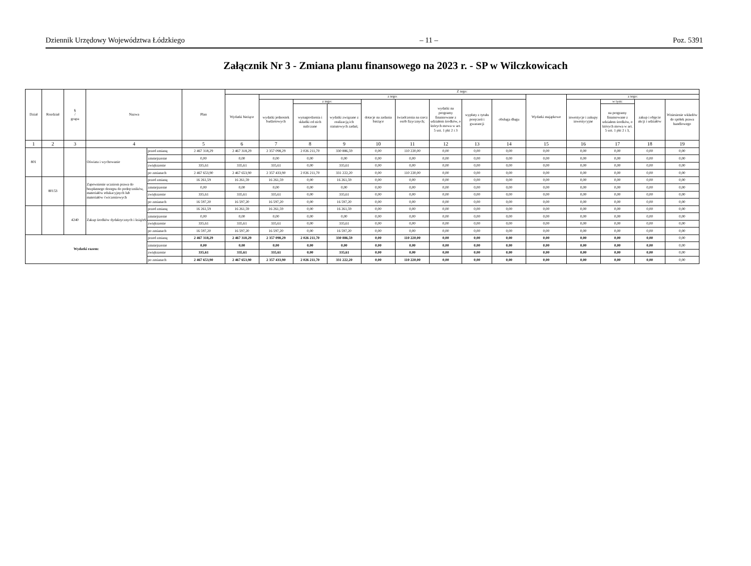Dziennik Urzędowy Województwa Łódzkiego – 11 – Poz. 5391
Załącznik Nr 3 - Zmiana planu finansowego na 2023 r. - SP w Wilczkowicach
| Dział | Rozdział | § / grupa | Nazwa | | Plan | Z tego: | | | | | | | | | | | | | |
| --- | --- | --- | --- | --- | --- | --- | --- | --- | --- | --- | --- | --- | --- | --- | --- | --- | --- | --- | --- |
| | | | | | | Wydatki bieżące | z tego: | | | | | | | | Wydatki majątkowe | z tego: | | | |
| | | | | | | | wydatki jednostek budżetowych | z tego: | | dotacje na zadania bieżące | świadczenia na rzecz osób fizycznych; | wydatki na programy finansowane z udziałem środków, o których mowa w art. 5 ust. 1 pkt 2 i 3 | wypłaty z tytułu poręczeń i gwarancji | obsługa długu | | inwestycje i zakupy inwestycyjne | w tym: | zakup i objęcie akcji i udziałów | Wniesienie wkładów do spółek prawa handlowego |
| | | | | | | | | wynagrodzenia i składki od nich naliczane | wydatki związane z realizacją ich statutowych zadań; | | | | | | | | na programy finansowane z udziałem środków, o których mowa w art. 5 ust. 1 pkt 2 i 3, | | |
| 1 | 2 | 3 | 4 | | 5 | 6 | 7 | 8 | 9 | 10 | 11 | 12 | 13 | 14 | 15 | 16 | 17 | 18 | 19 |
| 801 | | | Oświata i wychowanie | przed zmianą | 2 467 318,29 | 2 467 318,29 | 2 357 098,29 | 2 026 211,70 | 330 886,59 | 0,00 | 110 220,00 | 0,00 | 0,00 | 0,00 | 0,00 | 0,00 | 0,00 | 0,00 | 0,00 |
| | | | | zmniejszenie | 0,00 | 0,00 | 0,00 | 0,00 | 0,00 | 0,00 | 0,00 | 0,00 | 0,00 | 0,00 | 0,00 | 0,00 | 0,00 | 0,00 | 0,00 |
| | | | | zwiększenie | 335,61 | 335,61 | 335,61 | 0,00 | 335,61 | 0,00 | 0,00 | 0,00 | 0,00 | 0,00 | 0,00 | 0,00 | 0,00 | 0,00 | 0,00 |
| | | | | po zmianach | 2 467 653,90 | 2 467 653,90 | 2 357 433,90 | 2 026 211,70 | 331 222,20 | 0,00 | 110 220,00 | 0,00 | 0,00 | 0,00 | 0,00 | 0,00 | 0,00 | 0,00 | 0,00 |
| | 80153 | | Zapewnienie uczniom prawa do bezpłatnego dostępu do podręczników, materiałów edukacyjnych lub materiałów ćwiczeniowych | przed zmianą | 16 261,59 | 16 261,59 | 16 261,59 | 0,00 | 16 261,59 | 0,00 | 0,00 | 0,00 | 0,00 | 0,00 | 0,00 | 0,00 | 0,00 | 0,00 | 0,00 |
| | | | | zmniejszenie | 0,00 | 0,00 | 0,00 | 0,00 | 0,00 | 0,00 | 0,00 | 0,00 | 0,00 | 0,00 | 0,00 | 0,00 | 0,00 | 0,00 | 0,00 |
| | | | | zwiększenie | 335,61 | 335,61 | 335,61 | 0,00 | 335,61 | 0,00 | 0,00 | 0,00 | 0,00 | 0,00 | 0,00 | 0,00 | 0,00 | 0,00 | 0,00 |
| | | | | po zmianach | 16 597,20 | 16 597,20 | 16 597,20 | 0,00 | 16 597,20 | 0,00 | 0,00 | 0,00 | 0,00 | 0,00 | 0,00 | 0,00 | 0,00 | 0,00 | 0,00 |
| | | 4240 | Zakup środków dydaktycznych i książek | przed zmianą | 16 261,59 | 16 261,59 | 16 261,59 | 0,00 | 16 261,59 | 0,00 | 0,00 | 0,00 | 0,00 | 0,00 | 0,00 | 0,00 | 0,00 | 0,00 | 0,00 |
| | | | | zmniejszenie | 0,00 | 0,00 | 0,00 | 0,00 | 0,00 | 0,00 | 0,00 | 0,00 | 0,00 | 0,00 | 0,00 | 0,00 | 0,00 | 0,00 | 0,00 |
| | | | | zwiększenie | 335,61 | 335,61 | 335,61 | 0,00 | 335,61 | 0,00 | 0,00 | 0,00 | 0,00 | 0,00 | 0,00 | 0,00 | 0,00 | 0,00 | 0,00 |
| | | | | po zmianach | 16 597,20 | 16 597,20 | 16 597,20 | 0,00 | 16 597,20 | 0,00 | 0,00 | 0,00 | 0,00 | 0,00 | 0,00 | 0,00 | 0,00 | 0,00 | 0,00 |
| Wydatki razem: | | | | przed zmianą | 2 467 318,29 | 2 467 318,29 | 2 357 098,29 | 2 026 211,70 | 330 886,59 | 0,00 | 110 220,00 | 0,00 | 0,00 | 0,00 | 0,00 | 0,00 | 0,00 | 0,00 | 0,00 |
| | | | | zmniejszenie | 0,00 | 0,00 | 0,00 | 0,00 | 0,00 | 0,00 | 0,00 | 0,00 | 0,00 | 0,00 | 0,00 | 0,00 | 0,00 | 0,00 | 0,00 |
| | | | | zwiększenie | 335,61 | 335,61 | 335,61 | 0,00 | 335,61 | 0,00 | 0,00 | 0,00 | 0,00 | 0,00 | 0,00 | 0,00 | 0,00 | 0,00 | 0,00 |
| | | | | po zmianach | 2 467 653,90 | 2 467 653,90 | 2 357 433,90 | 2 026 211,70 | 331 222,20 | 0,00 | 110 220,00 | 0,00 | 0,00 | 0,00 | 0,00 | 0,00 | 0,00 | 0,00 | 0,00 |